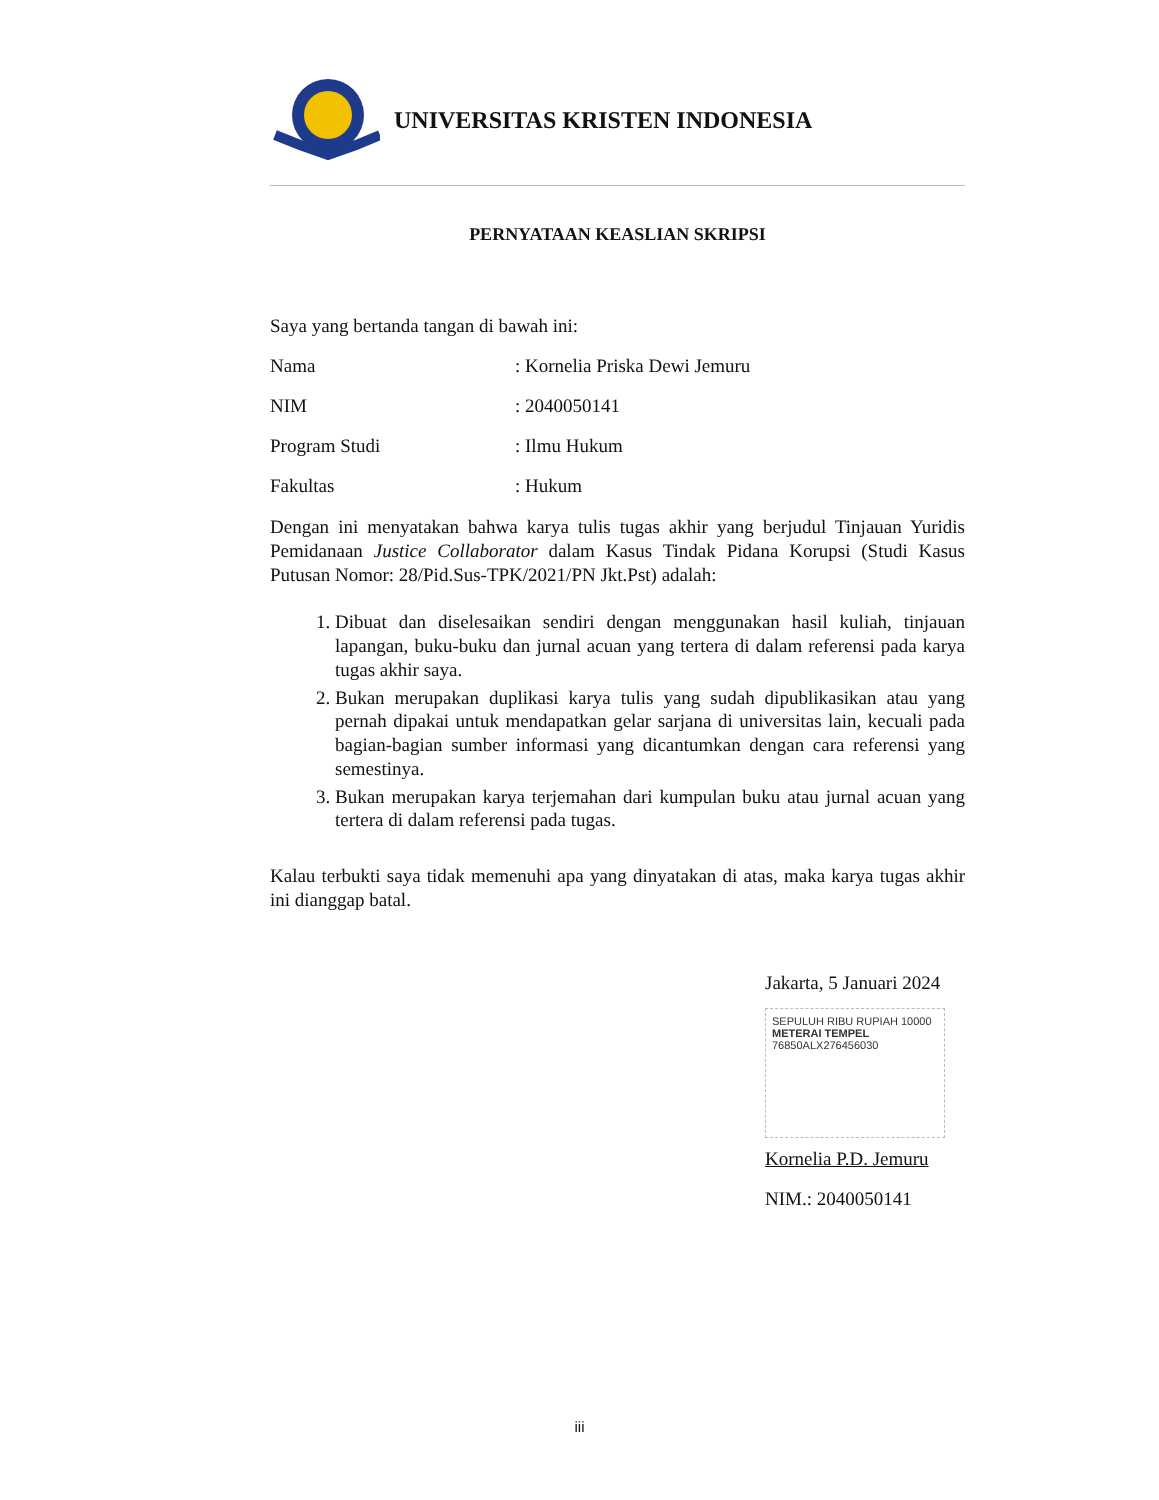UNIVERSITAS KRISTEN INDONESIA
PERNYATAAN KEASLIAN SKRIPSI
Saya yang bertanda tangan di bawah ini:
Nama: Kornelia Priska Dewi Jemuru
NIM: 2040050141
Program Studi: Ilmu Hukum
Fakultas: Hukum
Dengan ini menyatakan bahwa karya tulis tugas akhir yang berjudul Tinjauan Yuridis Pemidanaan Justice Collaborator dalam Kasus Tindak Pidana Korupsi (Studi Kasus Putusan Nomor: 28/Pid.Sus-TPK/2021/PN Jkt.Pst) adalah:
1. Dibuat dan diselesaikan sendiri dengan menggunakan hasil kuliah, tinjauan lapangan, buku-buku dan jurnal acuan yang tertera di dalam referensi pada karya tugas akhir saya.
2. Bukan merupakan duplikasi karya tulis yang sudah dipublikasikan atau yang pernah dipakai untuk mendapatkan gelar sarjana di universitas lain, kecuali pada bagian-bagian sumber informasi yang dicantumkan dengan cara referensi yang semestinya.
3. Bukan merupakan karya terjemahan dari kumpulan buku atau jurnal acuan yang tertera di dalam referensi pada tugas.
Kalau terbukti saya tidak memenuhi apa yang dinyatakan di atas, maka karya tugas akhir ini dianggap batal.
Jakarta, 5 Januari 2024
SEPULUH RIBU RUPIAH 10000
METERAI TEMPEL
76850ALX276456030
Kornelia P.D. Jemuru
NIM.: 2040050141
iii